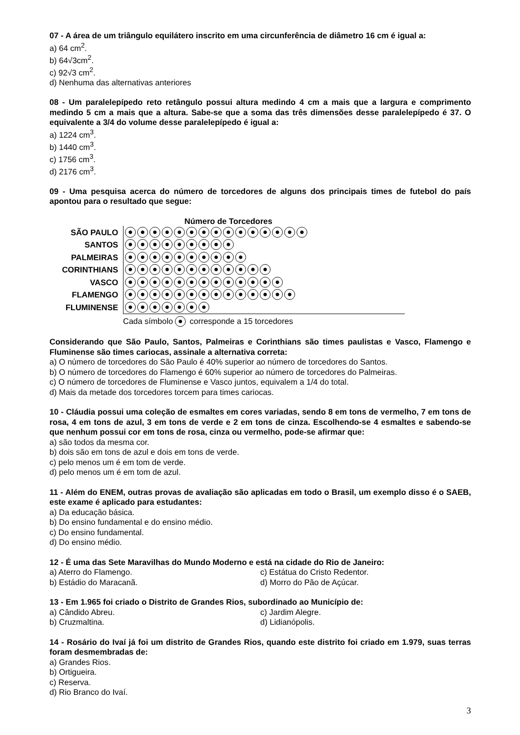07 - A área de um triângulo equilátero inscrito em uma circunferência de diâmetro 16 cm é igual a:
a) 64 cm<sup>2</sup>.
b) 64√3cm<sup>2</sup>.
c) 92√3 cm<sup>2</sup>.
d) Nenhuma das alternativas anteriores
08 - Um paralelepípedo reto retângulo possui altura medindo 4 cm a mais que a largura e comprimento medindo 5 cm a mais que a altura. Sabe-se que a soma das três dimensões desse paralelepípedo é 37. O equivalente a 3/4 do volume desse paralelepípedo é igual a:
a) 1224 cm<sup>3</sup>.
b) 1440 cm<sup>3</sup>.
c) 1756 cm<sup>3</sup>.
d) 2176 cm<sup>3</sup>.
09 - Uma pesquisa acerca do número de torcedores de alguns dos principais times de futebol do país apontou para o resultado que segue:
Número de Torcedores
SÃO PAULO
SANTOS
PALMEIRAS
CORINTHIANS
VASCO
FLAMENGO
FLUMINENSE
Cada símbolo corresponde a 15 torcedores
Considerando que São Paulo, Santos, Palmeiras e Corinthians são times paulistas e Vasco, Flamengo e Fluminense são times cariocas, assinale a alternativa correta:
a) O número de torcedores do São Paulo é 40% superior ao número de torcedores do Santos.
b) O número de torcedores do Flamengo é 60% superior ao número de torcedores do Palmeiras.
c) O número de torcedores de Fluminense e Vasco juntos, equivalem a 1/4 do total.
d) Mais da metade dos torcedores torcem para times cariocas.
10 - Cláudia possui uma coleção de esmaltes em cores variadas, sendo 8 em tons de vermelho, 7 em tons de rosa, 4 em tons de azul, 3 em tons de verde e 2 em tons de cinza. Escolhendo-se 4 esmaltes e sabendo-se que nenhum possui cor em tons de rosa, cinza ou vermelho, pode-se afirmar que:
a) são todos da mesma cor.
b) dois são em tons de azul e dois em tons de verde.
c) pelo menos um é em tom de verde.
d) pelo menos um é em tom de azul.
11 - Além do ENEM, outras provas de avaliação são aplicadas em todo o Brasil, um exemplo disso é o SAEB, este exame é aplicado para estudantes:
a) Da educação básica.
b) Do ensino fundamental e do ensino médio.
c) Do ensino fundamental.
d) Do ensino médio.
12 - É uma das Sete Maravilhas do Mundo Moderno e está na cidade do Rio de Janeiro:
a) Aterro do Flamengo. c) Estátua do Cristo Redentor.
b) Estádio do Maracanã. d) Morro do Pão de Açúcar.
13 - Em 1.965 foi criado o Distrito de Grandes Rios, subordinado ao Município de:
a) Cândido Abreu. c) Jardim Alegre.
b) Cruzmaltina. d) Lidianópolis.
14 - Rosário do Ivaí já foi um distrito de Grandes Rios, quando este distrito foi criado em 1.979, suas terras foram desmembradas de:
a) Grandes Rios.
b) Ortigueira.
c) Reserva.
d) Rio Branco do Ivaí.
3